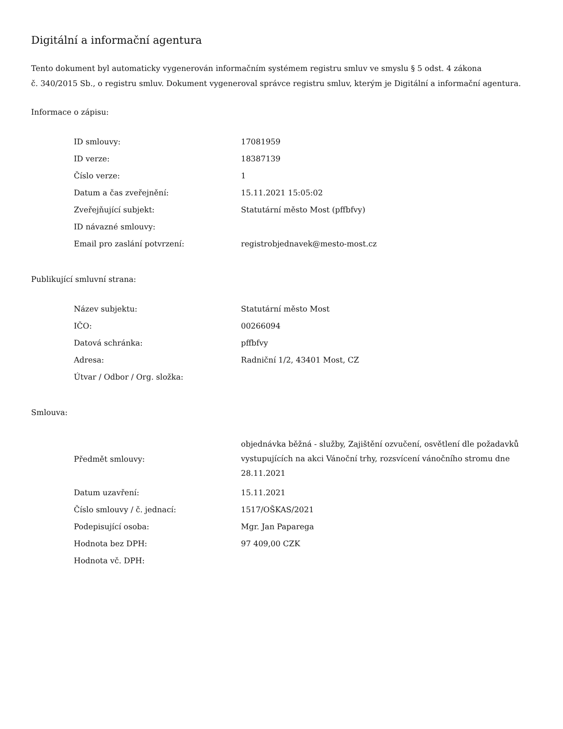Digitální a informační agentura
Tento dokument byl automaticky vygenerován informačním systémem registru smluv ve smyslu § 5 odst. 4 zákona
č. 340/2015 Sb., o registru smluv. Dokument vygeneroval správce registru smluv, kterým je Digitální a informační agentura.
Informace o zápisu:
| ID smlouvy: | 17081959 |
| ID verze: | 18387139 |
| Číslo verze: | 1 |
| Datum a čas zveřejnění: | 15.11.2021 15:05:02 |
| Zveřejňující subjekt: | Statutární město Most (pffbfvy) |
| ID návazné smlouvy: | |
| Email pro zaslání potvrzení: | registrobjednavek@mesto-most.cz |
Publikující smluvní strana:
| Název subjektu: | Statutární město Most |
| IČO: | 00266094 |
| Datová schránka: | pffbfvy |
| Adresa: | Radniční 1/2, 43401 Most, CZ |
| Útvar / Odbor / Org. složka: | |
Smlouva:
| Předmět smlouvy: | objednávka běžná - služby, Zajištění ozvučení, osvětlení dle požadavků vystupujících na akci Vánoční trhy, rozsvícení vánočního stromu dne 28.11.2021 |
| Datum uzavření: | 15.11.2021 |
| Číslo smlouvy / č. jednací: | 1517/OŠKAS/2021 |
| Podepisující osoba: | Mgr. Jan Paparega |
| Hodnota bez DPH: | 97 409,00 CZK |
| Hodnota vč. DPH: | |